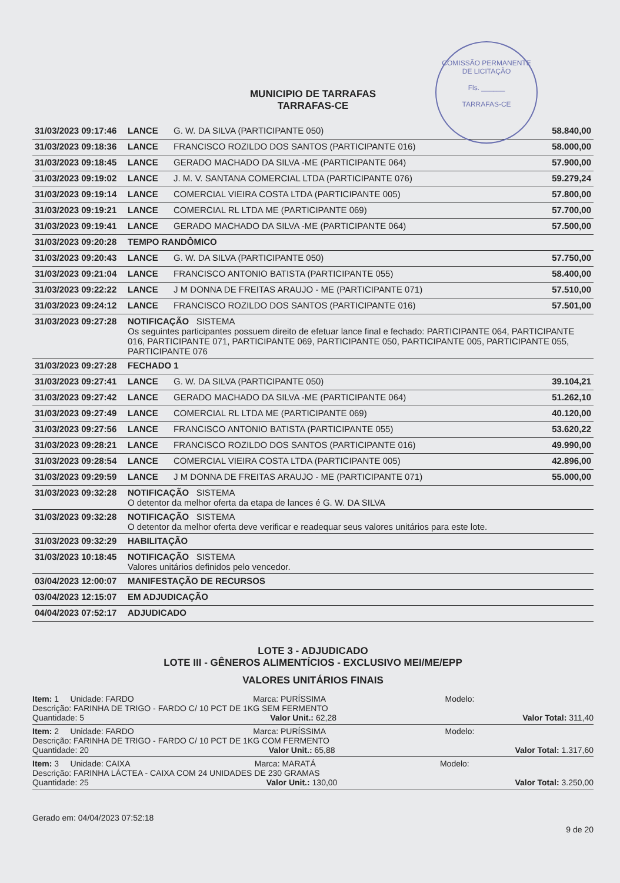COMISSÃO PERMANENTE DE LICITAÇÃO
Fls. ______
TARRAFAS-CE
MUNICIPIO DE TARRAFAS
TARRAFAS-CE
| 31/03/2023 09:17:46 | LANCE | G. W. DA SILVA (PARTICIPANTE 050) | 58.840,00 |
| 31/03/2023 09:18:36 | LANCE | FRANCISCO ROZILDO DOS SANTOS (PARTICIPANTE 016) | 58.000,00 |
| 31/03/2023 09:18:45 | LANCE | GERADO MACHADO DA SILVA -ME (PARTICIPANTE 064) | 57.900,00 |
| 31/03/2023 09:19:02 | LANCE | J. M. V. SANTANA COMERCIAL LTDA (PARTICIPANTE 076) | 59.279,24 |
| 31/03/2023 09:19:14 | LANCE | COMERCIAL VIEIRA COSTA LTDA (PARTICIPANTE 005) | 57.800,00 |
| 31/03/2023 09:19:21 | LANCE | COMERCIAL RL LTDA ME (PARTICIPANTE 069) | 57.700,00 |
| 31/03/2023 09:19:41 | LANCE | GERADO MACHADO DA SILVA -ME (PARTICIPANTE 064) | 57.500,00 |
| 31/03/2023 09:20:28 | TEMPO RANDÔMICO | | |
| 31/03/2023 09:20:43 | LANCE | G. W. DA SILVA (PARTICIPANTE 050) | 57.750,00 |
| 31/03/2023 09:21:04 | LANCE | FRANCISCO ANTONIO BATISTA (PARTICIPANTE 055) | 58.400,00 |
| 31/03/2023 09:22:22 | LANCE | J M DONNA DE FREITAS ARAUJO - ME (PARTICIPANTE 071) | 57.510,00 |
| 31/03/2023 09:24:12 | LANCE | FRANCISCO ROZILDO DOS SANTOS (PARTICIPANTE 016) | 57.501,00 |
| 31/03/2023 09:27:28 | NOTIFICAÇÃO SISTEMA Os seguintes participantes possuem direito de efetuar lance final e fechado: PARTICIPANTE 064, PARTICIPANTE 016, PARTICIPANTE 071, PARTICIPANTE 069, PARTICIPANTE 050, PARTICIPANTE 005, PARTICIPANTE 055, PARTICIPANTE 076 | | |
| 31/03/2023 09:27:28 | FECHADO 1 | | |
| 31/03/2023 09:27:41 | LANCE | G. W. DA SILVA (PARTICIPANTE 050) | 39.104,21 |
| 31/03/2023 09:27:42 | LANCE | GERADO MACHADO DA SILVA -ME (PARTICIPANTE 064) | 51.262,10 |
| 31/03/2023 09:27:49 | LANCE | COMERCIAL RL LTDA ME (PARTICIPANTE 069) | 40.120,00 |
| 31/03/2023 09:27:56 | LANCE | FRANCISCO ANTONIO BATISTA (PARTICIPANTE 055) | 53.620,22 |
| 31/03/2023 09:28:21 | LANCE | FRANCISCO ROZILDO DOS SANTOS (PARTICIPANTE 016) | 49.990,00 |
| 31/03/2023 09:28:54 | LANCE | COMERCIAL VIEIRA COSTA LTDA (PARTICIPANTE 005) | 42.896,00 |
| 31/03/2023 09:29:59 | LANCE | J M DONNA DE FREITAS ARAUJO - ME (PARTICIPANTE 071) | 55.000,00 |
| 31/03/2023 09:32:28 | NOTIFICAÇÃO SISTEMA O detentor da melhor oferta da etapa de lances é G. W. DA SILVA | | |
| 31/03/2023 09:32:28 | NOTIFICAÇÃO SISTEMA O detentor da melhor oferta deve verificar e readequar seus valores unitários para este lote. | | |
| 31/03/2023 09:32:29 | HABILITAÇÃO | | |
| 31/03/2023 10:18:45 | NOTIFICAÇÃO SISTEMA Valores unitários definidos pelo vencedor. | | |
| 03/04/2023 12:00:07 | MANIFESTAÇÃO DE RECURSOS | | |
| 03/04/2023 12:15:07 | EM ADJUDICAÇÃO | | |
| 04/04/2023 07:52:17 | ADJUDICADO | | |
LOTE 3 - ADJUDICADO
LOTE III - GÊNEROS ALIMENTÍCIOS - EXCLUSIVO MEI/ME/EPP
VALORES UNITÁRIOS FINAIS
Item: 1 Unidade: FARDO Marca: PURÍSSIMA Modelo:
Descrição: FARINHA DE TRIGO - FARDO C/ 10 PCT DE 1KG SEM FERMENTO
Quantidade: 5 Valor Unit.: 62,28 Valor Total: 311,40
Item: 2 Unidade: FARDO Marca: PURÍSSIMA Modelo:
Descrição: FARINHA DE TRIGO - FARDO C/ 10 PCT DE 1KG COM FERMENTO
Quantidade: 20 Valor Unit.: 65,88 Valor Total: 1.317,60
Item: 3 Unidade: CAIXA Marca: MARATÁ Modelo:
Descrição: FARINHA LÁCTEA - CAIXA COM 24 UNIDADES DE 230 GRAMAS
Quantidade: 25 Valor Unit.: 130,00 Valor Total: 3.250,00
Gerado em: 04/04/2023 07:52:18 9 de 20